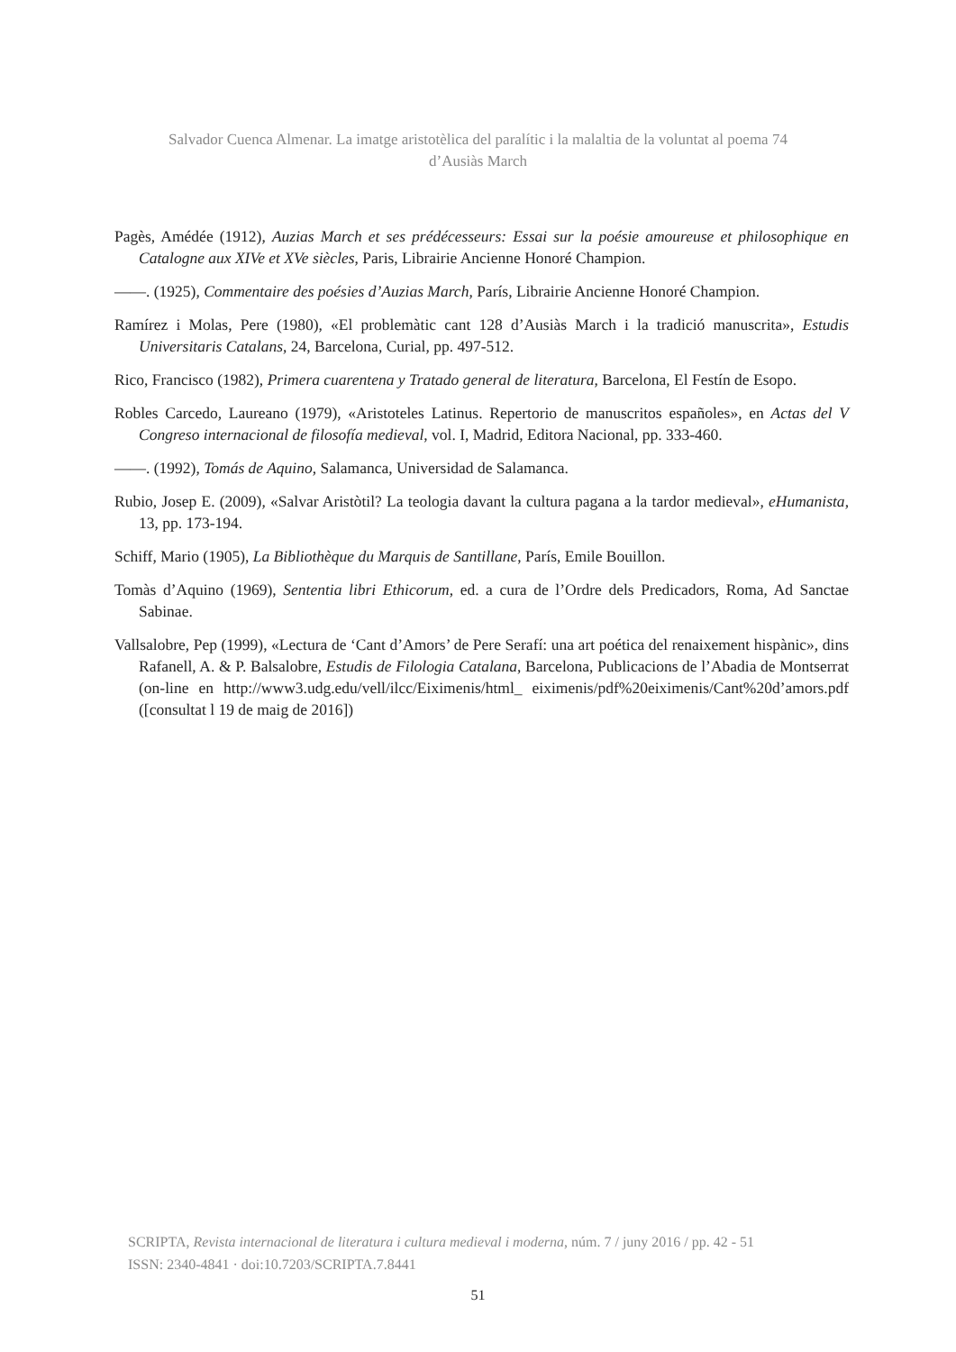Salvador Cuenca Almenar. La imatge aristotèlica del paralític i la malaltia de la voluntat al poema 74
d’Ausiàs March
Pagès, Amédée (1912), Auzias March et ses prédécesseurs: Essai sur la poésie amoureuse et philosophique en Catalogne aux XIVe et XVe siècles, Paris, Librairie Ancienne Honoré Champion.
——. (1925), Commentaire des poésies d’Auzias March, París, Librairie Ancienne Honoré Champion.
Ramírez i Molas, Pere (1980), «El problemàtic cant 128 d’Ausiàs March i la tradició manuscrita», Estudis Universitaris Catalans, 24, Barcelona, Curial, pp. 497-512.
Rico, Francisco (1982), Primera cuarentena y Tratado general de literatura, Barcelona, El Festín de Esopo.
Robles Carcedo, Laureano (1979), «Aristoteles Latinus. Repertorio de manuscritos españoles», en Actas del V Congreso internacional de filosofía medieval, vol. I, Madrid, Editora Nacional, pp. 333-460.
——. (1992), Tomás de Aquino, Salamanca, Universidad de Salamanca.
Rubio, Josep E. (2009), «Salvar Aristòtil? La teologia davant la cultura pagana a la tardor medieval», eHumanista, 13, pp. 173-194.
Schiff, Mario (1905), La Bibliothèque du Marquis de Santillane, París, Emile Bouillon.
Tomàs d’Aquino (1969), Sententia libri Ethicorum, ed. a cura de l’Ordre dels Predicadors, Roma, Ad Sanctae Sabinae.
Vallsalobre, Pep (1999), «Lectura de ‘Cant d’Amors’ de Pere Serafí: una art poética del renaixement hispànic», dins Rafanell, A. & P. Balsalobre, Estudis de Filologia Catalana, Barcelona, Publicacions de l’Abadia de Montserrat (on-line en http://www3.udg.edu/vell/ilcc/Eiximenis/html_ eiximenis/pdf%20eiximenis/Cant%20d’amors.pdf ([consultat l 19 de maig de 2016])
SCRIPTA, Revista internacional de literatura i cultura medieval i moderna, núm. 7 / juny 2016 / pp. 42 - 51
ISSN: 2340-4841 · doi:10.7203/SCRIPTA.7.8441
51